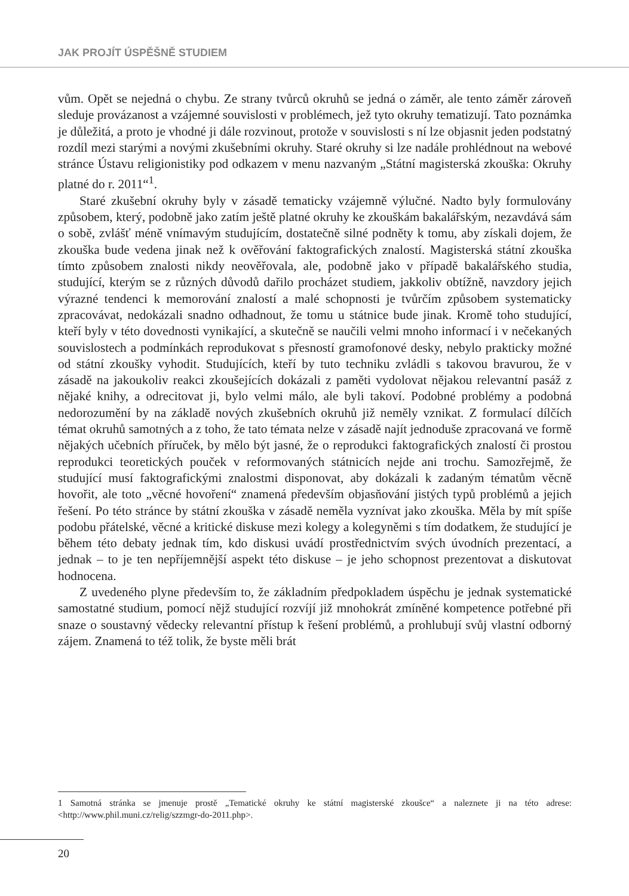JAK PROJÍT ÚSPĚŠNĚ STUDIEM
vům. Opět se nejedná o chybu. Ze strany tvůrců okruhů se jedná o záměr, ale tento záměr zároveň sleduje provázanost a vzájemné souvislosti v problémech, jež tyto okruhy tematizují. Tato poznámka je důležitá, a proto je vhodné ji dále rozvinout, protože v souvislosti s ní lze objasnit jeden podstatný rozdíl mezi starými a novými zkušebními okruhy. Staré okruhy si lze nadále prohlédnout na webové stránce Ústavu religionistiky pod odkazem v menu nazvaným „Státní magisterská zkouška: Okruhy platné do r. 2011“<sup>1</sup>.
Staré zkušební okruhy byly v zásadě tematicky vzájemně výlučné. Nadto byly formulovány způsobem, který, podobně jako zatím ještě platné okruhy ke zkouškám bakalářským, nezavdává sám o sobě, zvlášť méně vnímavým studujícím, dostatečně silné podněty k tomu, aby získali dojem, že zkouška bude vedena jinak než k ověřování faktografických znalostí. Magisterská státní zkouška tímto způsobem znalosti nikdy neověřovala, ale, podobně jako v případě bakalářského studia, studující, kterým se z různých důvodů dařilo procházet studiem, jakkoliv obtížně, navzdory jejich výrazné tendenci k memorování znalostí a malé schopnosti je tvůrčím způsobem systematicky zpracovávat, nedokázali snadno odhadnout, že tomu u státnice bude jinak. Kromě toho studující, kteří byly v této dovednosti vynikající, a skutečně se naučili velmi mnoho informací i v nečekaných souvislostech a podmínkách reprodukovat s přesností gramofonové desky, nebylo prakticky možné od státní zkoušky vyhodit. Studujících, kteří by tuto techniku zvládli s takovou bravurou, že v zásadě na jakoukoliv reakci zkoušejících dokázali z paměti vydolovat nějakou relevantní pasáž z nějaké knihy, a odrecitovat ji, bylo velmi málo, ale byli takoví. Podobné problémy a podobná nedorozumění by na základě nových zkušebních okruhů již neměly vznikat. Z formulací dílčích témat okruhů samotných a z toho, že tato témata nelze v zásadě najít jednoduše zpracovaná ve formě nějakých učebních příruček, by mělo být jasné, že o reprodukci faktografických znalostí či prostou reprodukci teoretických pouček v reformovaných státnicích nejde ani trochu. Samozřejmě, že studující musí faktografickými znalostmi disponovat, aby dokázali k zadaným tématům věcně hovořit, ale toto „věcné hovoření“ znamená především objasňování jistých typů problémů a jejich řešení. Po této stránce by státní zkouška v zásadě neměla vyznívat jako zkouška. Měla by mít spíše podobu přátelské, věcné a kritické diskuse mezi kolegy a kolegyněmi s tím dodatkem, že studující je během této debaty jednak tím, kdo diskusi uvádí prostřednictvím svých úvodních prezentací, a jednak – to je ten nepříjemnější aspekt této diskuse – je jeho schopnost prezentovat a diskutovat hodnocena.
Z uvedeného plyne především to, že základním předpokladem úspěchu je jednak systematické samostatné studium, pomocí nějž studující rozvíjí již mnohokrát zmíněné kompetence potřebné při snaze o soustavný vědecky relevantní přístup k řešení problémů, a prohlubují svůj vlastní odborný zájem. Znamená to též tolik, že byste měli brát
1 Samotná stránka se jmenuje prostě „Tematické okruhy ke státní magisterské zkoušce“ a naleznete ji na této adrese: <http://www.phil.muni.cz/relig/szzmgr-do-2011.php>.
20